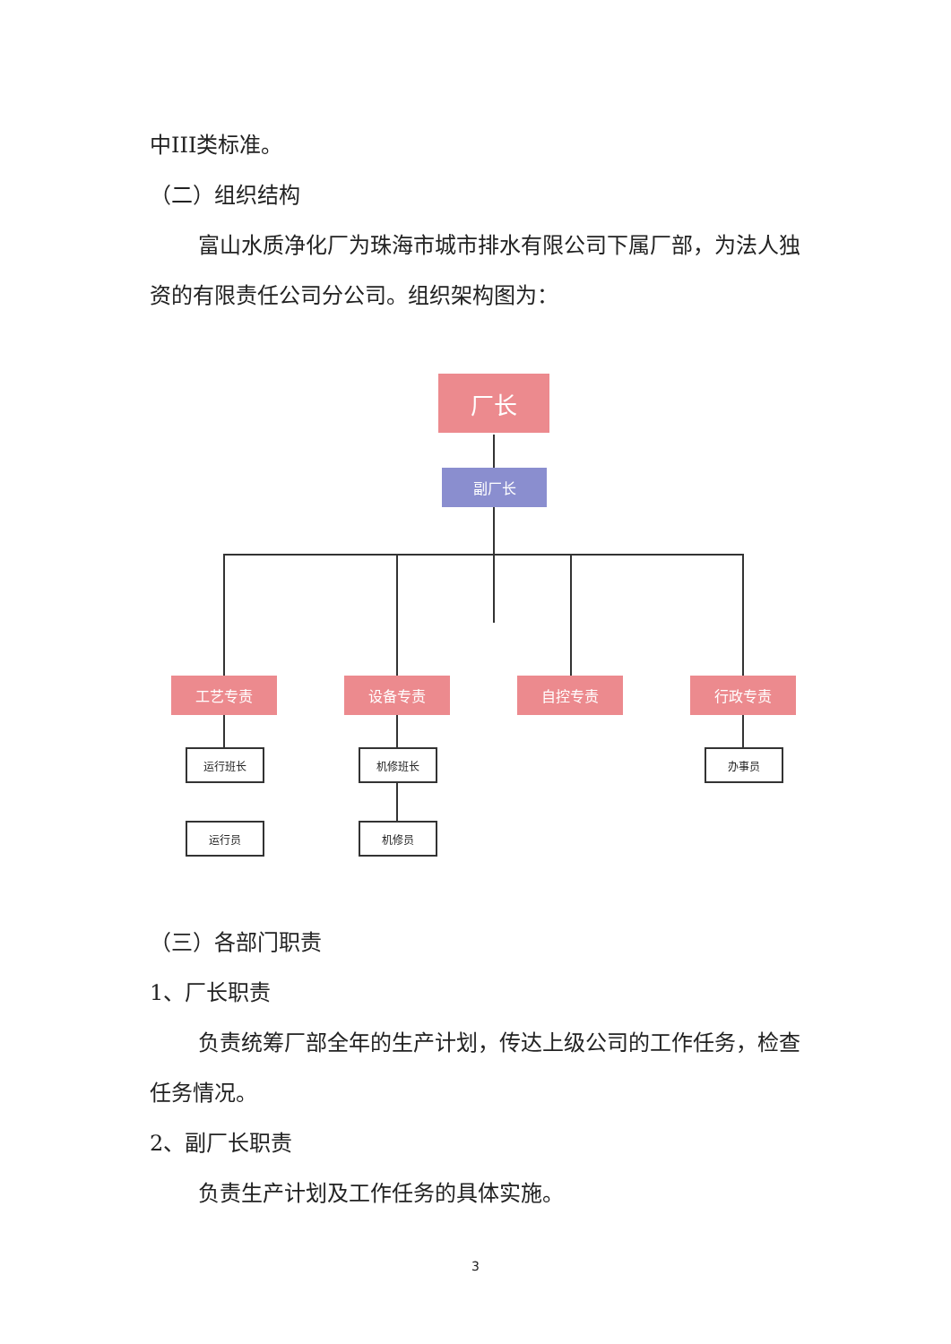中III类标准。
（二）组织结构
富山水质净化厂为珠海市城市排水有限公司下属厂部，为法人独资的有限责任公司分公司。组织架构图为：
厂长
副厂长
工艺专责 设备专责 自控专责 行政专责
运行班长 机修班长 办事员
运行员 机修员
（三）各部门职责
1、厂长职责
负责统筹厂部全年的生产计划，传达上级公司的工作任务，检查任务情况。
2、副厂长职责
负责生产计划及工作任务的具体实施。
3